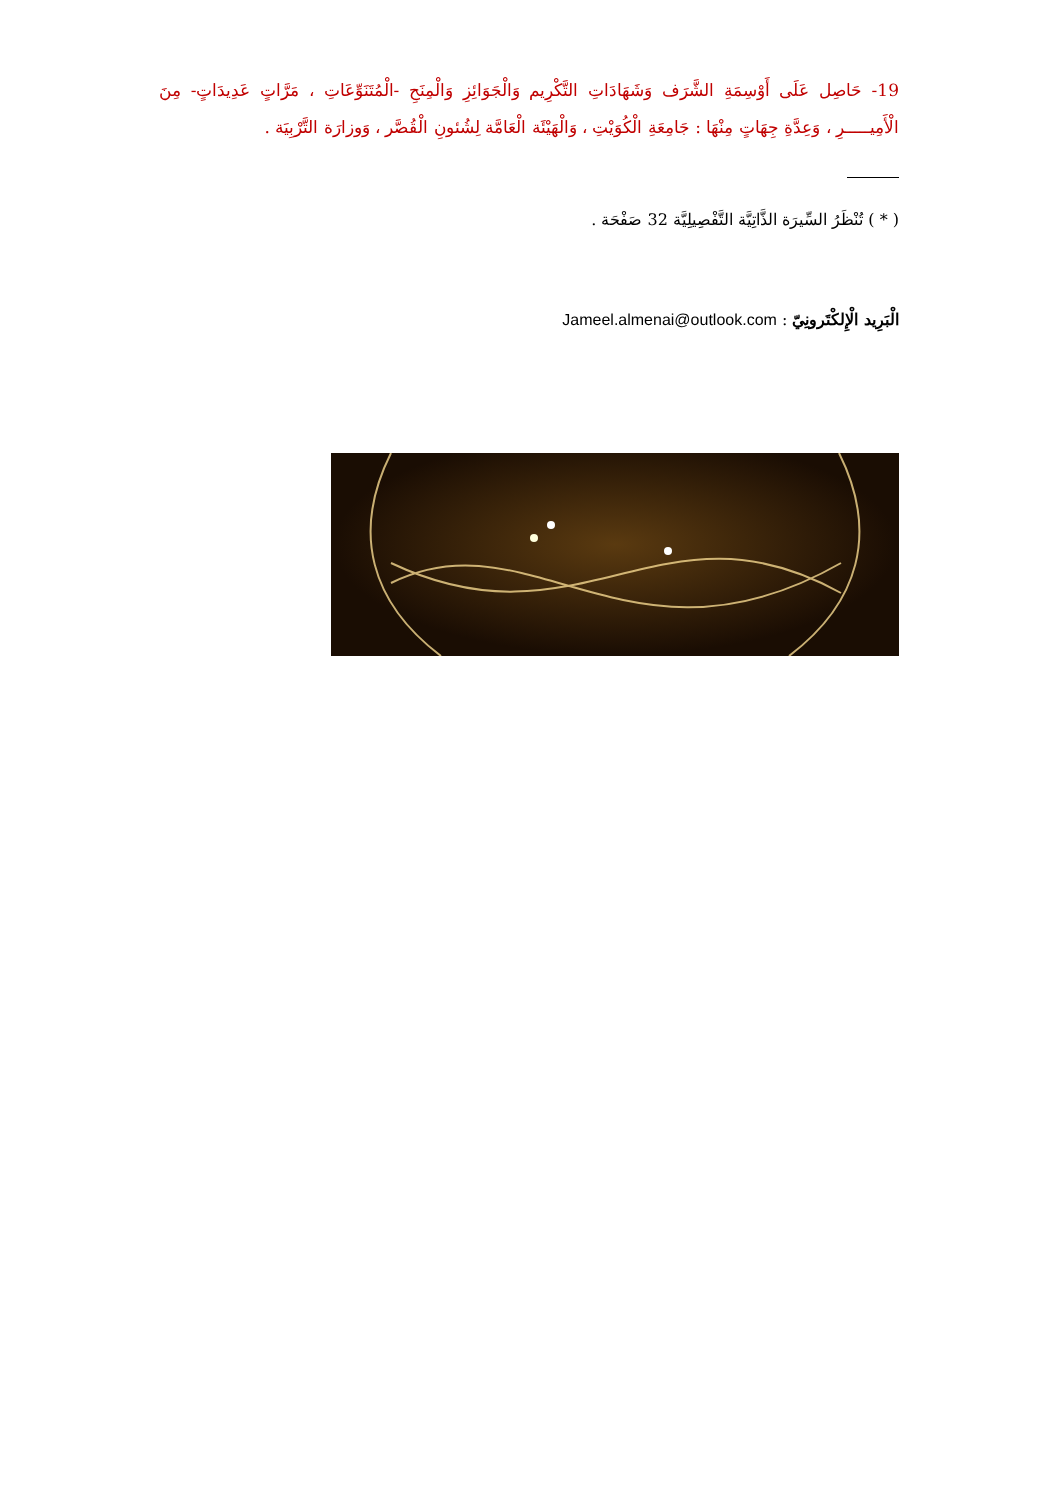19- حَاصِل عَلَى أَوْسِمَةِ الشَّرَف وَشَهَادَاتِ التَّكْرِيم وَالْجَوَائِزِ وَالْمِنَحِ -الْمُتَنَوِّعَاتِ ، مَرَّاتٍ عَدِيدَاتٍ- مِنَ الْأَمِيـــــرِ ، وَعِدَّةِ جِهَاتٍ مِنْهَا : جَامِعَةِ الْكُوَيْتِ ، وَالْهَيْئَة الْعَامَّة لِشُئونِ الْقُصَّر ، وَوزارَة التَّرْبِيَة .
( * ) تُنْظَرُ السِّيرَة الذَّاتِيَّة التَّفْصِيلِيَّة 32 صَفْحَة .
الْبَرِيد الْإِلكْتَرونِيّ : Jameel.almenai@outlook.com